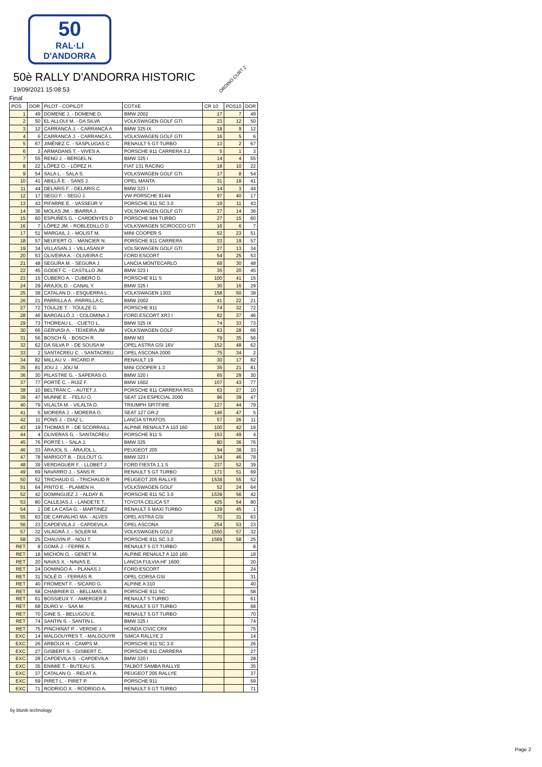50
RAL·LI D'ANDORRA
50è RALLY D'ANDORRA HISTORIC
19/09/2021 15:08:53
Final
ORDINO CURT 2
| POS | DOR | PILOT - COPILOT | COTXE | CR 10 | POS10 | DOR |
| --- | --- | --- | --- | --- | --- | --- |
| 1 | 49 | DOMENE J. - DOMENE D. | BMW 2002 | 17 | 7 | 49 |
| 2 | 50 | EL ALLOUI M. - DA SILVA | VOLKSWAGEN GOLF GTI | 23 | 12 | 50 |
| 3 | 12 | CARRANCÀ J. - CARRANCÀ A | BMW 325 IX | 18 | 9 | 12 |
| 4 | 6 | CARRANCÀ J. - CARRANCÀ L | VOLKSWAGEN GOLF GTI | 16 | 5 | 6 |
| 5 | 67 | JIMÉNEZ C. - SASPLUGAS C | RENAULT 5 GT TURBO | 13 | 2 | 67 |
| 6 | 3 | ARMADANS T. - VIVES A. | PORSCHE 911 CARRERA 3.2 | 5 | 1 | 3 |
| 7 | 55 | RENÚ J. - BERGEL N. | BMW 325 I | 14 | 4 | 55 |
| 8 | 22 | LÓPEZ O. - LÓPEZ H. | FIAT 131 RACING | 18 | 10 | 22 |
| 9 | 54 | SALA L. - SALA S. | VOLKSWAGEN GOLF GTI | 17 | 8 | 54 |
| 10 | 41 | ABILLÀ E. - SANS J. | OPEL MANTA | 31 | 18 | 41 |
| 11 | 44 | DELARIS F. - DELARIS C. | BMW 323 I | 14 | 3 | 44 |
| 12 | 17 | SEGÚ F. - SEGÚ J. | VW PORSCHE 914/4 | 97 | 40 | 17 |
| 13 | 43 | PIFARRE E. - VASSEUR V. | PORSCHE 911 SC 3.0 | 19 | 11 | 43 |
| 14 | 36 | MOLAS JM. - IBARRA J. | VOLSKWAGEN GOLF GTI | 27 | 14 | 36 |
| 15 | 60 | ESPUÑES G. - CARDENYES D | PORSCHE 944 TURBO | 27 | 15 | 60 |
| 16 | 7 | LÓPEZ JM. - ROBLEDILLO D | VOLKSWAGEN SCIROCCO GTI | 16 | 6 | 7 |
| 17 | 51 | MARGAIL J. - MOLIST M. | MINI COOPER S | 52 | 23 | 51 |
| 18 | 57 | NEUFERT O. - MANCIER N. | PORSCHE 911 CARRERA | 33 | 19 | 57 |
| 19 | 34 | VILLASAN J. - VILLASAN P | VOLSKWAGEN GOLF GTI | 27 | 13 | 34 |
| 20 | 53 | OLIVEIRA A. - OLIVEIRA C | FORD ESCORT | 54 | 25 | 53 |
| 21 | 48 | SEGURA M. - SEGURA J. | LANCIA MONTECARLO | 68 | 30 | 48 |
| 22 | 45 | GODET C. - CASTILLO JM. | BMW 323 I | 35 | 20 | 45 |
| 23 | 15 | CUBERO A. - CUBERO D. | PORSCHE 911 S | 100 | 41 | 15 |
| 24 | 29 | ÀRAJOL D. - CANAL Y. | BMW 325 I | 30 | 16 | 29 |
| 25 | 38 | CATALAN D. - ESQUERRA L. | VOLKSWAGEN 1303 | 158 | 50 | 38 |
| 26 | 21 | PARRILLA A. -PARRILLA C. | BMW 2002 | 41 | 22 | 21 |
| 27 | 72 | TOULZE T. - TOULZE G. | PORSCHE 911 | 74 | 32 | 72 |
| 28 | 46 | BARGALLÓ J. - COLOMINA J | FORD ESCORT XR3 I | 82 | 37 | 46 |
| 29 | 73 | THOREAU L. - CUETO L. | BMW 325 IX | 74 | 33 | 73 |
| 30 | 66 | GERVASI A. - TEIXEIRA JM | VOLKSWAGEN GOLF | 63 | 28 | 66 |
| 31 | 56 | BOSCH Ñ. - BOSCH R. | BMW M3 | 79 | 35 | 56 |
| 32 | 62 | DA SILVA P. - DE SOUSA M | OPEL ASTRA GSI 16V | 152 | 48 | 62 |
| 33 | 2 | SANTACREU C. - SANTACREU | OPEL ASCONA 2000 | 75 | 34 | 2 |
| 34 | 82 | MILLAU V. - RICARD P. | RENAULT 19 | 30 | 17 | 82 |
| 35 | 81 | JOU J. - JOU M. | MINI COOPER 1.3 | 35 | 21 | 81 |
| 36 | 30 | PILASTRE G. - SAPERAS O. | BMW 320 I | 65 | 29 | 30 |
| 37 | 77 | PORTÉ C. - RUIZ F. | BMW 1602 | 107 | 43 | 77 |
| 38 | 10 | BELTRAN C. - AUTET J. | PORSCHE 911 CARRERA RS3. | 63 | 27 | 10 |
| 39 | 47 | MUNNE E. - FELIU O. | SEAT 124 ESPECIAL 2000 | 96 | 39 | 47 |
| 40 | 79 | VILALTA M. - VILALTA D. | TRIUMPH SPITFIRE | 127 | 44 | 79 |
| 41 | 5 | MORERA J. - MORERA O. | SEAT 127 GR.2 | 146 | 47 | 5 |
| 42 | 11 | PONS J. - DIAZ L. | LANCIA STRATOS | 57 | 26 | 11 |
| 43 | 19 | THOMAS P. - DE SCORRAILL | ALPINE RENAULT A 110 160 | 100 | 42 | 19 |
| 44 | 4 | OLIVERAS G. - SANTACREU | PORSCHE 911 S | 153 | 49 | 4 |
| 45 | 76 | PORTÉ I. - SALA J. | BMW 325 | 80 | 36 | 76 |
| 46 | 33 | ÀRAJOL S. - ÀRAJOL L. | PEUGEOT 205 | 94 | 38 | 33 |
| 47 | 78 | MARIGOT B. - DULOUT G. | BMW 323 I | 134 | 46 | 78 |
| 48 | 39 | VERDAGUER F. - LLOBET J. | FORD FIESTA 1.1 S | 237 | 52 | 39 |
| 49 | 69 | NAVARRO J. - SANS R. | RENAULT 5 GT TURBO | 171 | 51 | 69 |
| 50 | 52 | TRICHAUD G. - TRICHAUD R | PEUGEOT 205 RALLYE | 1538 | 55 | 52 |
| 51 | 64 | PINTO E. - PLAMEN H. | VOLKSWAGEN GOLF | 52 | 24 | 64 |
| 52 | 42 | DOMINGUEZ J. - ALDAY B. | PORSCHE 911 SC 3.0 | 1539 | 56 | 42 |
| 53 | 80 | CALLEJAS J. - LANDETE T. | TOYOTA CELICA ST | 425 | 54 | 80 |
| 54 | 1 | DE LA CASA G. - MARTINEZ | RENAULT 5 MAXI TURBO | 129 | 45 | 1 |
| 55 | 63 | DE CARVALHO MA. - ALVES | OPEL ASTRA GSI | 70 | 31 | 63 |
| 56 | 23 | CAPDEVILA J. - CAPDEVILA | OPEL ASCONA | 254 | 53 | 23 |
| 57 | 32 | VILAGRÀ J. - SOLER M. | VOLKSWAGEN GOLF | 1550 | 57 | 32 |
| 58 | 25 | CHAUVIN P. - NOU T. | PORSCHE 911 SC 3.0 | 1569 | 58 | 25 |
| RET | 8 | GOMÀ J. - FERRE A. | RENAULT 5 GT TURBO | | | 8 |
| RET | 18 | MICHON O. - GENET M. | ALPINE RENAULT A 110 160 | | | 18 |
| RET | 20 | NAVAS X. - NAVAS E. | LANCIA FULVIA HF 1600 | | | 20 |
| RET | 24 | DOMINGO A. - PLANAS J. | FORD ESCORT | | | 24 |
| RET | 31 | SOLÉ D. - FERRÀS R. | OPEL CORSA GSI | | | 31 |
| RET | 40 | FROMENT F. - SICARD G. | ALPINE A 310 | | | 40 |
| RET | 58 | CHABRIER D. - BELLMAS B. | PORSCHE 911 SC | | | 58 |
| RET | 61 | BOSSIEUX Y. - AMERGER J. | RENAULT 5 TURBO | | | 61 |
| RET | 68 | DURO V. - SAA M. | RENAULT 5 GT TURBO | | | 68 |
| RET | 70 | GINE S. - BELUGOU E. | RENAULT 5 GT TURBO | | | 70 |
| RET | 74 | SANTIN S. - SANTIN L. | BMW 325 I | | | 74 |
| RET | 75 | PINCHINAT P. - VERDIE J. | HONDA CIVIC CRX | | | 75 |
| EXC | 14 | MALGOUYRES T. - MALGOUYR | SIMCA RALLYE 2 | | | 14 |
| EXC | 26 | ARBOUX H. - CAMPS M. | PORSCHE 911 SC 3.0 | | | 26 |
| EXC | 27 | GISBERT S. - GISBERT C. | PORSCHE 911 CARRERA | | | 27 |
| EXC | 28 | CAPDEVILA S. - CAPDEVILA | BMW 320 I | | | 28 |
| EXC | 35 | ENIMIE T. - BUTEAU S. | TALBOT SAMBA RALLYE | | | 35 |
| EXC | 37 | CATALAN O. - RELAT A. | PEUGEOT 205 RALLYE | | | 37 |
| EXC | 59 | PIRET L. - PIRET P. | PORSCHE 911 | | | 59 |
| EXC | 71 | RODRIGO X. - RODRIGO A. | RENAULT 5 GT TURBO | | | 71 |
by blunik technology
Page 2